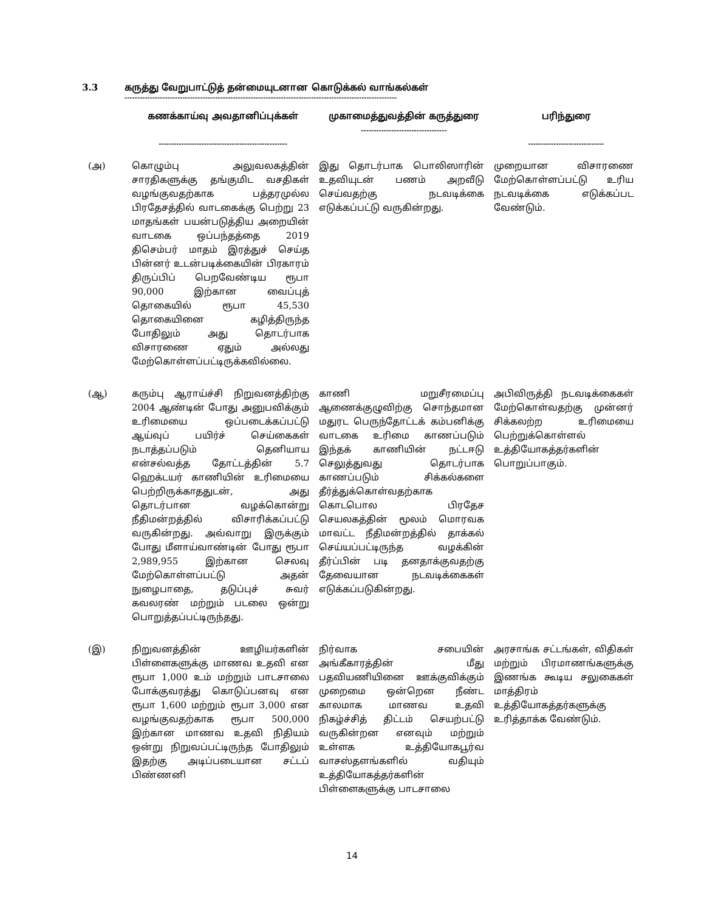3.3 கருத்து வேறுபாட்டுத் தன்மையுடனான கொடுக்கல் வாங்கல்கள்
------------------------------------------------------------------------------------------------------------
| | கணக்காய்வு அவதானிப்புக்கள் --------------------------------------------------- | முகாமைத்துவத்தின் கருத்துரை ---------------------------------- | பரிந்துரை ------------------------------ |
| --- | --- | --- | --- |
| (அ) | கொழும்பு அலுவலகத்தின் சாரதிகளுக்கு தங்குமிட வசதிகள் வழங்குவதற்காக பத்தரமுல்ல பிரதேசத்தில் வாடகைக்கு பெற்று 23 மாதங்கள் பயன்படுத்திய அறையின் வாடகை ஒப்பந்தத்தை 2019 திசெம்பர் மாதம் இரத்துச் செய்த பின்னர் உடன்படிக்கையின் பிரகாரம் திருப்பிப் பெறவேண்டிய ரூபா 90,000 இற்கான வைப்புத் தொகையில் ரூபா 45,530 தொகையினை கழித்திருந்த போதிலும் அது தொடர்பாக விசாரணை ஏதும் அல்லது மேற்கொள்ளப்பட்டிருக்கவில்லை. | இது தொடர்பாக பொலிஸாரின் உதவியுடன் பணம் அறவீடு செய்வதற்கு நடவடிக்கை எடுக்கப்பட்டு வருகின்றது. | முறையான விசாரணை மேற்கொள்ளப்பட்டு உரிய நடவடிக்கை எடுக்கப்பட வேண்டும். |
| (ஆ) | கரும்பு ஆராய்ச்சி நிறுவனத்திற்கு 2004 ஆண்டின் போது அனுபவிக்கும் உரிமையை ஒப்படைக்கப்பட்டு ஆய்வுப் பயிர்ச் செய்கைகள் நடாத்தப்படும் தெனியாய என்சல்வத்த தோட்டத்தின் 5.7 ஹெக்டயர் காணியின் உரிமையை பெற்றிருக்காததுடன், அது தொடர்பான வழக்கொன்று நீதிமன்றத்தில் விசாரிக்கப்பட்டு வருகின்றது. அவ்வாறு இருக்கும் போது மீளாய்வாண்டின் போது ரூபா 2,989,955 இற்கான செலவு மேற்கொள்ளப்பட்டு அதன் நுழைபாதை, தடுப்புச் சுவர் கவலரண் மற்றும் படலை ஒன்று பொறுத்தப்பட்டிருந்தது. | காணி மறுசீரமைப்பு ஆணைக்குழுவிற்கு சொந்தமான மதுரட பெருந்தோட்டக் கம்பனிக்கு வாடகை உரிமை காணப்படும் இந்தக் காணியின் நட்டஈடு செலுத்துவது தொடர்பாக காணப்படும் சிக்கல்களை தீர்த்துக்கொள்வதற்காக கொடபொல பிரதேச செயலகத்தின் மூலம் மொரவக மாவட்ட நீதிமன்றத்தில் தாக்கல் செய்யப்பட்டிருந்த வழக்கின் தீர்ப்பின் படி தனதாக்குவதற்கு தேவையான நடவடிக்கைகள் எடுக்கப்படுகின்றது. | அபிவிருத்தி நடவடிக்கைகள் மேற்கொள்வதற்கு முன்னர் சிக்கலற்ற உரிமையை பெற்றுக்கொள்ளல் உத்தியோகத்தர்களின் பொறுப்பாகும். |
| (இ) | நிறுவனத்தின் ஊழியர்களின் பிள்ளைகளுக்கு மாணவ உதவி என ரூபா 1,000 உம் மற்றும் பாடசாலை போக்குவரத்து கொடுப்பனவு என ரூபா 1,600 மற்றும் ரூபா 3,000 என வழங்குவதற்காக ரூபா 500,000 இற்கான மாணவ உதவி நிதியம் ஒன்று நிறுவப்பட்டிருந்த போதிலும் இதற்கு அடிப்படையான சட்டப் பிண்ணனி | நிர்வாக சபையின் அங்கீகாரத்தின் மீது பதவியணியினை ஊக்குவிக்கும் முறைமை ஒன்றென நீண்ட காலமாக மாணவ உதவி நிகழ்ச்சித் திட்டம் செயற்பட்டு வருகின்றன எனவும் மற்றும் உள்ளக உத்தியோகபூர்வ வாசஸ்தளங்களில் வதியும் உத்தியோகத்தர்களின் பிள்ளைகளுக்கு பாடசாலை | அரசாங்க சட்டங்கள், விதிகள் மற்றும் பிரமாணங்களுக்கு இணங்க கூடிய சலுகைகள் மாத்திரம் உத்தியோகத்தர்களுக்கு உரித்தாக்க வேண்டும். |
14